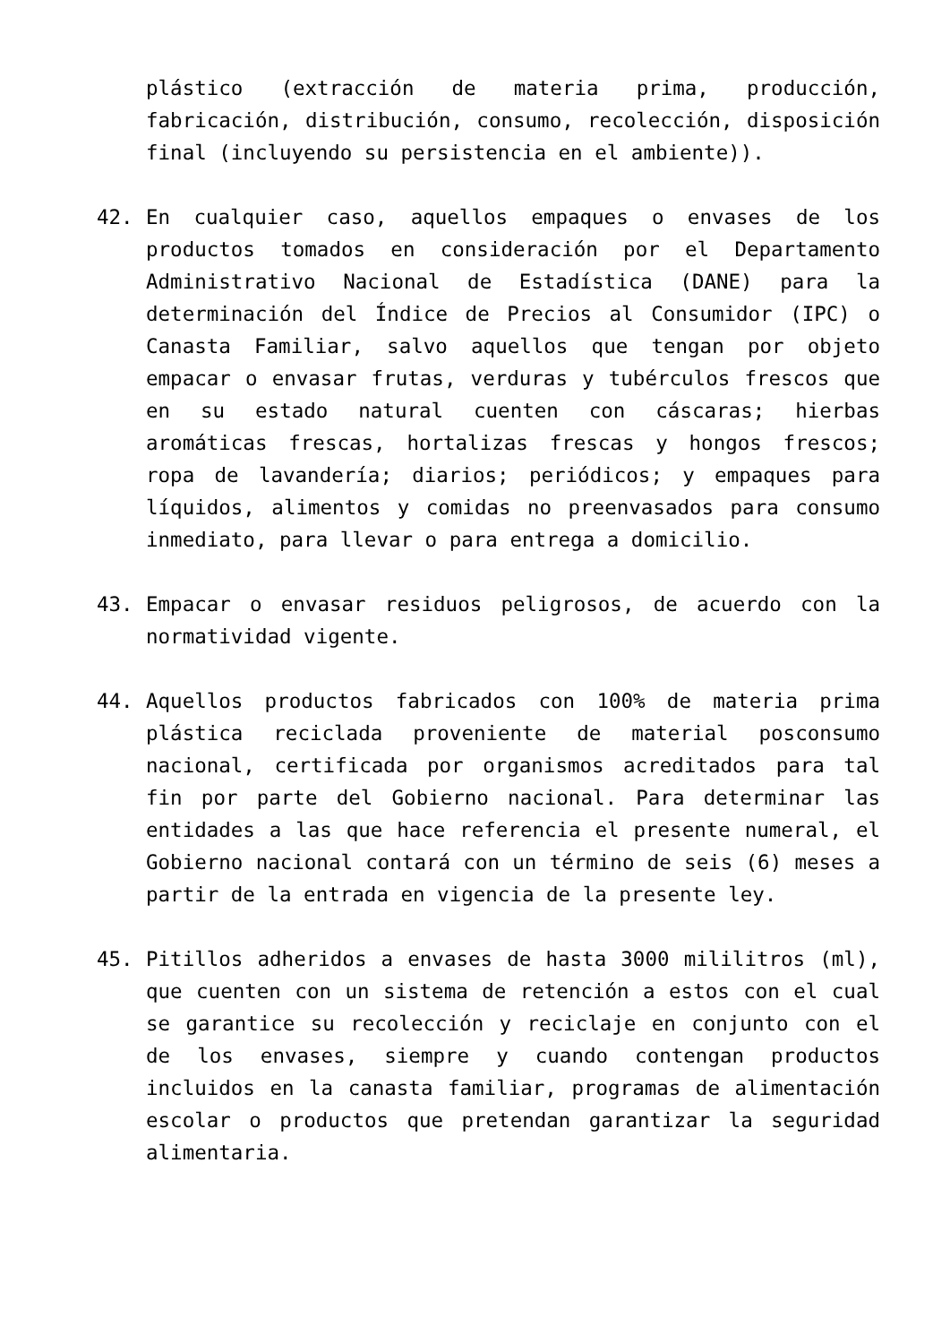plástico (extracción de materia prima, producción, fabricación, distribución, consumo, recolección, disposición final (incluyendo su persistencia en el ambiente)).
42. En cualquier caso, aquellos empaques o envases de los productos tomados en consideración por el Departamento Administrativo Nacional de Estadística (DANE) para la determinación del Índice de Precios al Consumidor (IPC) o Canasta Familiar, salvo aquellos que tengan por objeto empacar o envasar frutas, verduras y tubérculos frescos que en su estado natural cuenten con cáscaras; hierbas aromáticas frescas, hortalizas frescas y hongos frescos; ropa de lavandería; diarios; periódicos; y empaques para líquidos, alimentos y comidas no preenvasados para consumo inmediato, para llevar o para entrega a domicilio.
43. Empacar o envasar residuos peligrosos, de acuerdo con la normatividad vigente.
44. Aquellos productos fabricados con 100% de materia prima plástica reciclada proveniente de material posconsumo nacional, certificada por organismos acreditados para tal fin por parte del Gobierno nacional. Para determinar las entidades a las que hace referencia el presente numeral, el Gobierno nacional contará con un término de seis (6) meses a partir de la entrada en vigencia de la presente ley.
45. Pitillos adheridos a envases de hasta 3000 mililitros (ml), que cuenten con un sistema de retención a estos con el cual se garantice su recolección y reciclaje en conjunto con el de los envases, siempre y cuando contengan productos incluidos en la canasta familiar, programas de alimentación escolar o productos que pretendan garantizar la seguridad alimentaria.